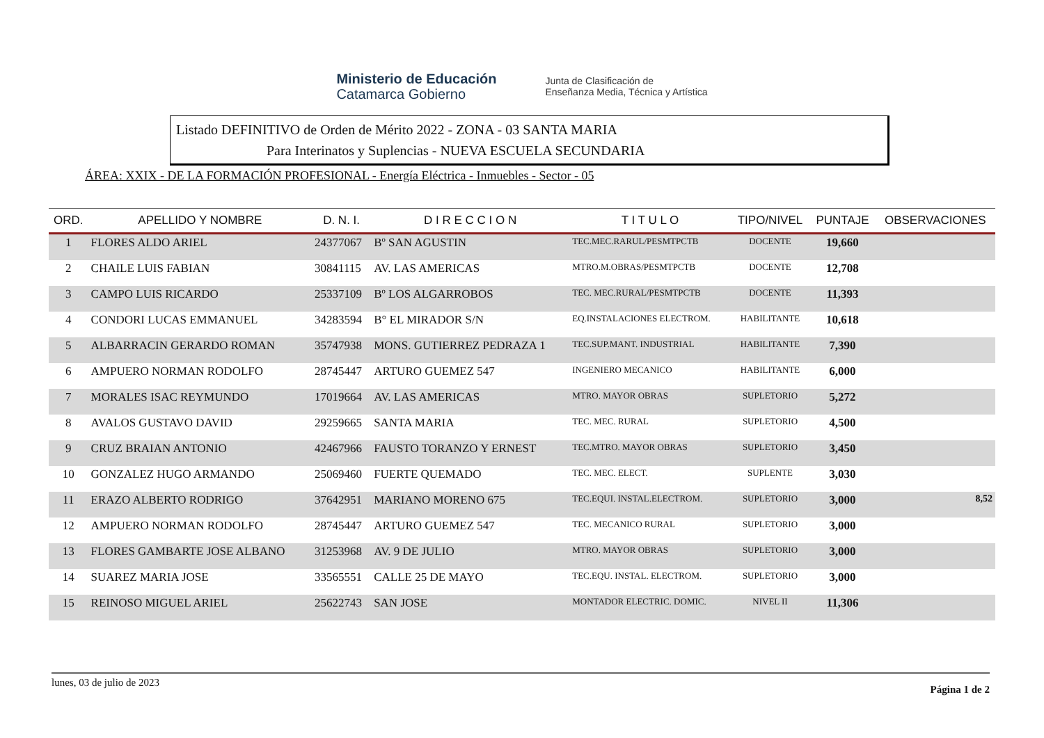Ministerio de Educación
Catamarca Gobierno
Junta de Clasificación de
Enseñanza Media, Técnica y Artística
Listado DEFINITIVO de Orden de Mérito 2022 - ZONA - 03 SANTA MARIA
Para Interinatos y Suplencias - NUEVA ESCUELA SECUNDARIA
ÁREA: XXIX - DE LA FORMACIÓN PROFESIONAL - Energía Eléctrica - Inmuebles - Sector - 05
| ORD. | APELLIDO Y NOMBRE | D. N. I. | D I R E C C I O N | T I T U L O | TIPO/NIVEL | PUNTAJE | OBSERVACIONES |
| --- | --- | --- | --- | --- | --- | --- | --- |
| 1 | FLORES ALDO ARIEL | 24377067 | Bº SAN AGUSTIN | TEC.MEC.RARUL/PESMTPCTB | DOCENTE | 19,660 | |
| 2 | CHAILE LUIS FABIAN | 30841115 | AV. LAS AMERICAS | MTRO.M.OBRAS/PESMTPCTB | DOCENTE | 12,708 | |
| 3 | CAMPO LUIS RICARDO | 25337109 | Bº LOS ALGARROBOS | TEC. MEC.RURAL/PESMTPCTB | DOCENTE | 11,393 | |
| 4 | CONDORI LUCAS EMMANUEL | 34283594 | B° EL MIRADOR S/N | EQ.INSTALACIONES ELECTROM. | HABILITANTE | 10,618 | |
| 5 | ALBARRACIN GERARDO ROMAN | 35747938 | MONS. GUTIERREZ PEDRAZA 1 | TEC.SUP.MANT. INDUSTRIAL | HABILITANTE | 7,390 | |
| 6 | AMPUERO NORMAN RODOLFO | 28745447 | ARTURO GUEMEZ 547 | INGENIERO MECANICO | HABILITANTE | 6,000 | |
| 7 | MORALES ISAC REYMUNDO | 17019664 | AV. LAS AMERICAS | MTRO. MAYOR OBRAS | SUPLETORIO | 5,272 | |
| 8 | AVALOS GUSTAVO DAVID | 29259665 | SANTA MARIA | TEC. MEC. RURAL | SUPLETORIO | 4,500 | |
| 9 | CRUZ BRAIAN ANTONIO | 42467966 | FAUSTO TORANZO Y ERNEST | TEC.MTRO. MAYOR OBRAS | SUPLETORIO | 3,450 | |
| 10 | GONZALEZ HUGO ARMANDO | 25069460 | FUERTE QUEMADO | TEC. MEC. ELECT. | SUPLENTE | 3,030 | |
| 11 | ERAZO ALBERTO RODRIGO | 37642951 | MARIANO MORENO 675 | TEC.EQUI. INSTAL.ELECTROM. | SUPLETORIO | 3,000 | 8,52 |
| 12 | AMPUERO NORMAN RODOLFO | 28745447 | ARTURO GUEMEZ 547 | TEC. MECANICO RURAL | SUPLETORIO | 3,000 | |
| 13 | FLORES GAMBARTE JOSE ALBANO | 31253968 | AV. 9 DE JULIO | MTRO. MAYOR OBRAS | SUPLETORIO | 3,000 | |
| 14 | SUAREZ MARIA JOSE | 33565551 | CALLE 25 DE MAYO | TEC.EQU. INSTAL. ELECTROM. | SUPLETORIO | 3,000 | |
| 15 | REINOSO MIGUEL ARIEL | 25622743 | SAN JOSE | MONTADOR ELECTRIC. DOMIC. | NIVEL II | 11,306 | |
lunes, 03 de julio de 2023 Página 1 de 2